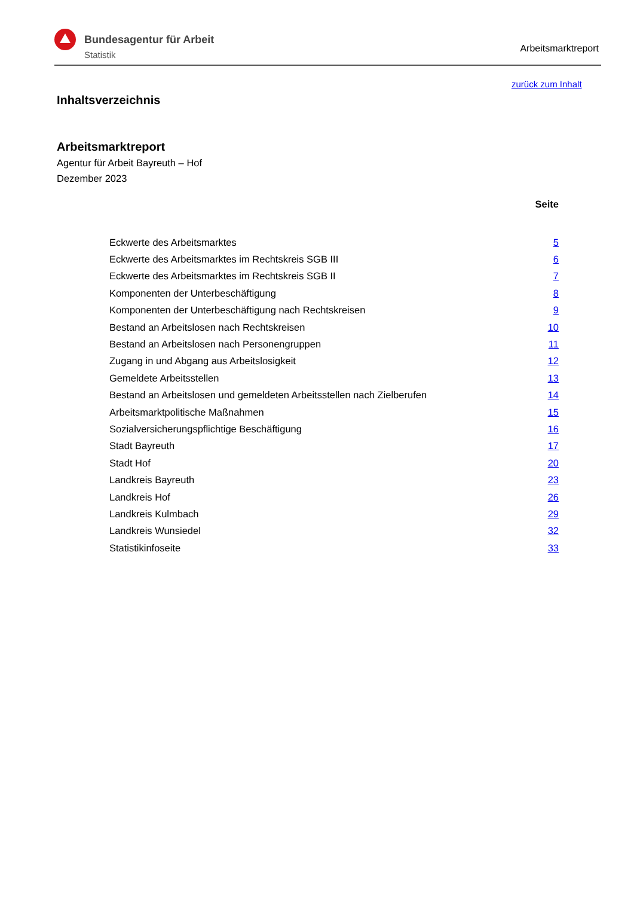Bundesagentur für Arbeit
Statistik
Arbeitsmarktreport
zurück zum Inhalt
Inhaltsverzeichnis
Arbeitsmarktreport
Agentur für Arbeit Bayreuth – Hof
Dezember 2023
Seite
| Eckwerte des Arbeitsmarktes | 5 |
| Eckwerte des Arbeitsmarktes im Rechtskreis SGB III | 6 |
| Eckwerte des Arbeitsmarktes im Rechtskreis SGB II | 7 |
| Komponenten der Unterbeschäftigung | 8 |
| Komponenten der Unterbeschäftigung nach Rechtskreisen | 9 |
| Bestand an Arbeitslosen nach Rechtskreisen | 10 |
| Bestand an Arbeitslosen nach Personengruppen | 11 |
| Zugang in und Abgang aus Arbeitslosigkeit | 12 |
| Gemeldete Arbeitsstellen | 13 |
| Bestand an Arbeitslosen und gemeldeten Arbeitsstellen nach Zielberufen | 14 |
| Arbeitsmarktpolitische Maßnahmen | 15 |
| Sozialversicherungspflichtige Beschäftigung | 16 |
| Stadt Bayreuth | 17 |
| Stadt Hof | 20 |
| Landkreis Bayreuth | 23 |
| Landkreis Hof | 26 |
| Landkreis Kulmbach | 29 |
| Landkreis Wunsiedel | 32 |
| Statistikinfoseite | 33 |